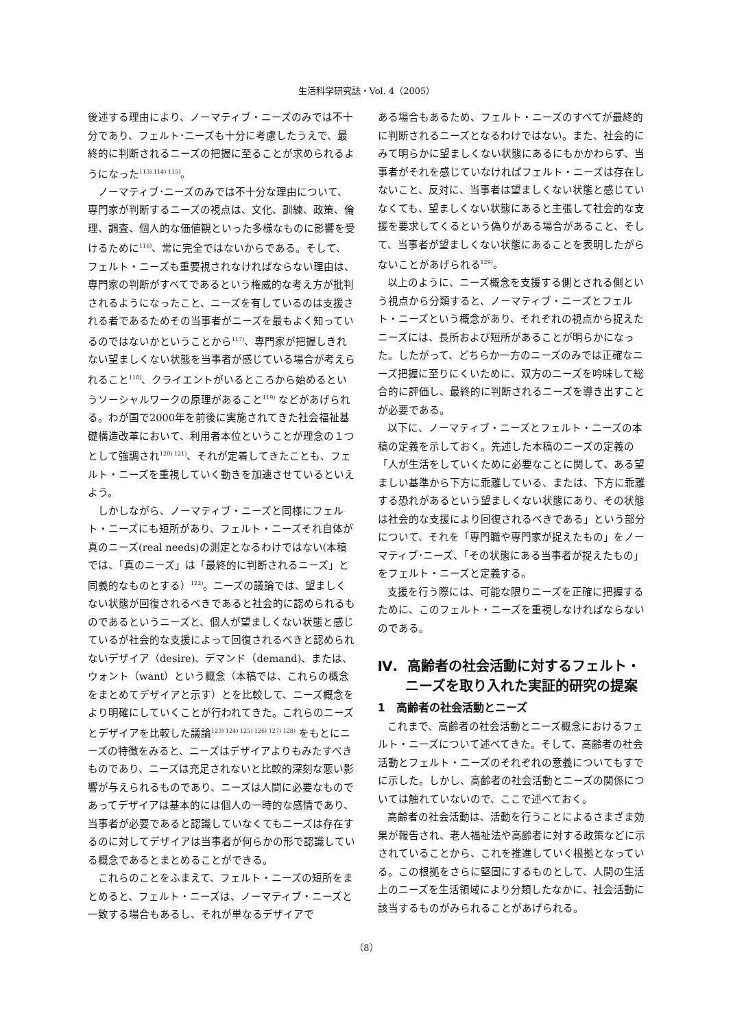生活科学研究誌・Vol. 4（2005）
後述する理由により、ノーマティブ・ニーズのみでは不十分であり、フェルト･ニーズも十分に考慮したうえで、最終的に判断されるニーズの把握に至ることが求められるようになった<sup>113) 114) 115)</sup>。
ノーマティブ･ニーズのみでは不十分な理由について、専門家が判断するニーズの視点は、文化、訓練、政策、倫理、調査、個人的な価値観といった多様なものに影響を受けるために<sup>116)</sup>、常に完全ではないからである。そして、フェルト・ニーズも重要視されなければならない理由は、専門家の判断がすべてであるという権威的な考え方が批判されるようになったこと、ニーズを有しているのは支援される者であるためその当事者がニーズを最もよく知っているのではないかということから<sup>117)</sup>、専門家が把握しきれない望ましくない状態を当事者が感じている場合が考えられること<sup>118)</sup>、クライエントがいるところから始めるというソーシャルワークの原理があること<sup>119)</sup> などがあげられる。わが国で2000年を前後に実施されてきた社会福祉基礎構造改革において、利用者本位ということが理念の１つとして強調され<sup>120) 121)</sup>、それが定着してきたことも、フェルト・ニーズを重視していく動きを加速させているといえよう。
しかしながら、ノーマティブ・ニーズと同様にフェルト・ニーズにも短所があり、フェルト・ニーズそれ自体が真のニーズ(real needs)の測定となるわけではない(本稿では、「真のニーズ」は「最終的に判断されるニーズ」と同義的なものとする）<sup>122)</sup>。ニーズの議論では、望ましくない状態が回復されるべきであると社会的に認められるものであるというニーズと、個人が望ましくない状態と感じているが社会的な支援によって回復されるべきと認められないデザイア（desire)、デマンド（demand)、または、ウォント（want）という概念（本稿では、これらの概念をまとめてデザイアと示す）とを比較して、ニーズ概念をより明確にしていくことが行われてきた。これらのニーズとデザイアを比較した議論<sup>123) 124) 125) 126) 127) 128)</sup> をもとにニーズの特徴をみると、ニーズはデザイアよりもみたすべきものであり、ニーズは充足されないと比較的深刻な悪い影響が与えられるものであり、ニーズは人間に必要なものであってデザイアは基本的には個人の一時的な感情であり、当事者が必要であると認識していなくてもニーズは存在するのに対してデザイアは当事者が何らかの形で認識している概念であるとまとめることができる。
これらのことをふまえて、フェルト・ニーズの短所をまとめると、フェルト・ニーズは、ノーマティブ・ニーズと一致する場合もあるし、それが単なるデザイアで
ある場合もあるため、フェルト・ニーズのすべてが最終的に判断されるニーズとなるわけではない。また、社会的にみて明らかに望ましくない状態にあるにもかかわらず、当事者がそれを感じていなければフェルト・ニーズは存在しないこと、反対に、当事者は望ましくない状態と感じていなくても、望ましくない状態にあると主張して社会的な支援を要求してくるという偽りがある場合があること、そして、当事者が望ましくない状態にあることを表明したがらないことがあげられる<sup>129)</sup>。
以上のように、ニーズ概念を支援する側とされる側という視点から分類すると、ノーマティブ・ニーズとフェルト・ニーズという概念があり、それぞれの視点から捉えたニーズには、長所および短所があることが明らかになった。したがって、どちらか一方のニーズのみでは正確なニーズ把握に至りにくいために、双方のニーズを吟味して総合的に評価し、最終的に判断されるニーズを導き出すことが必要である。
以下に、ノーマティブ・ニーズとフェルト・ニーズの本稿の定義を示しておく。先述した本稿のニーズの定義の「人が生活をしていくために必要なことに関して、ある望ましい基準から下方に乖離している、または、下方に乖離する恐れがあるという望ましくない状態にあり、その状態は社会的な支援により回復されるべきである」という部分について、それを「専門職や専門家が捉えたもの」をノーマティブ･ニーズ、「その状態にある当事者が捉えたもの」をフェルト・ニーズと定義する。
支援を行う際には、可能な限りニーズを正確に把握するために、このフェルト・ニーズを重視しなければならないのである。
Ⅳ. 高齢者の社会活動に対するフェルト・ニーズを取り入れた実証的研究の提案
1　高齢者の社会活動とニーズ
これまで、高齢者の社会活動とニーズ概念におけるフェルト・ニーズについて述べてきた。そして、高齢者の社会活動とフェルト・ニーズのそれぞれの意義についてもすでに示した。しかし、高齢者の社会活動とニーズの関係については触れていないので、ここで述べておく。
高齢者の社会活動は、活動を行うことによるさまざま効果が報告され、老人福祉法や高齢者に対する政策などに示されていることから、これを推進していく根拠となっている。この根拠をさらに堅固にするものとして、人間の生活上のニーズを生活領域により分類したなかに、社会活動に該当するものがみられることがあげられる。
（8）